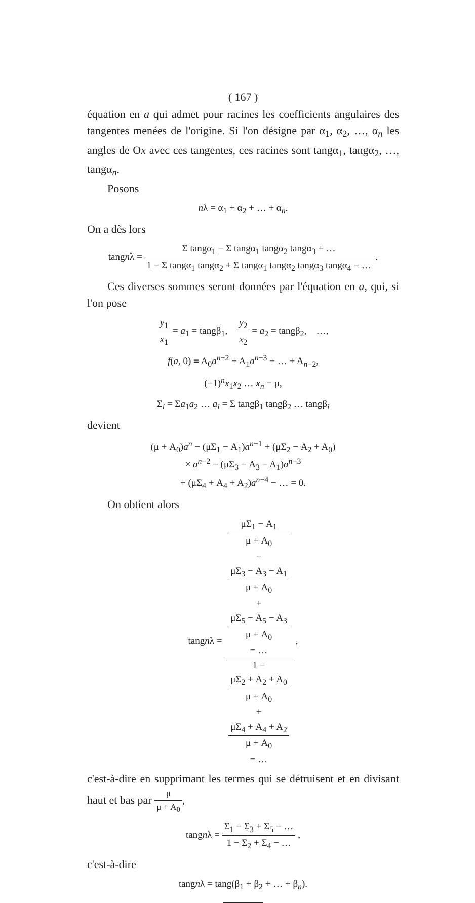( 167 )
équation en a qui admet pour racines les coefficients angulaires des tangentes menées de l'origine. Si l'on désigne par α<sub>1</sub>, α<sub>2</sub>, …, α<sub>n</sub> les angles de Ox avec ces tangentes, ces racines sont tangα<sub>1</sub>, tangα<sub>2</sub>, …, tangα<sub>n</sub>.
Posons
nλ = α<sub>1</sub> + α<sub>2</sub> + … + α<sub>n</sub>.
On a dès lors
tangnλ = Σ tangα<sub>1</sub> − Σ tangα<sub>1</sub> tangα<sub>2</sub> tangα<sub>3</sub> + … 1 − Σ tangα<sub>1</sub> tangα<sub>2</sub> + Σ tangα<sub>1</sub> tangα<sub>2</sub> tangα<sub>3</sub> tangα<sub>4</sub> − … .
Ces diverses sommes seront données par l'équation en a, qui, si l'on pose
y<sub>1</sub> x<sub>1</sub> = a<sub>1</sub> = tangβ<sub>1</sub>, y<sub>2</sub> x<sub>2</sub> = a<sub>2</sub> = tangβ<sub>2</sub>, …,
f(a, 0) ≡ A<sub>0</sub>a<sup>n−2</sup> + A<sub>1</sub>a<sup>n−3</sup> + … + A<sub>n−2</sub>,
(−1)<sup>n</sup>x<sub>1</sub>x<sub>2</sub> … x<sub>n</sub> = μ,
Σ<sub>i</sub> = Σa<sub>1</sub>a<sub>2</sub> … a<sub>i</sub> = Σ tangβ<sub>1</sub> tangβ<sub>2</sub> … tangβ<sub>i</sub>
devient
(μ + A<sub>0</sub>)a<sup>n</sup> − (μΣ<sub>1</sub> − A<sub>1</sub>)a<sup>n−1</sup> + (μΣ<sub>2</sub> − A<sub>2</sub> + A<sub>0</sub>)
× a<sup>n−2</sup> − (μΣ<sub>3</sub> − A<sub>3</sub> − A<sub>1</sub>)a<sup>n−3</sup>
+ (μΣ<sub>4</sub> + A<sub>4</sub> + A<sub>2</sub>)a<sup>n−4</sup> − … = 0.
On obtient alors
tangnλ = μΣ<sub>1</sub> − A<sub>1</sub>
μ + A<sub>0</sub>
−
μΣ<sub>3</sub> − A<sub>3</sub> − A<sub>1</sub>
μ + A<sub>0</sub>
+
μΣ<sub>5</sub> − A<sub>5</sub> − A<sub>3</sub>
μ + A<sub>0</sub>
− … 1 −
μΣ<sub>2</sub> + A<sub>2</sub> + A<sub>0</sub>
μ + A<sub>0</sub>
+
μΣ<sub>4</sub> + A<sub>4</sub> + A<sub>2</sub>
μ + A<sub>0</sub>
− … ,
c'est-à-dire en supprimant les termes qui se détruisent et en divisant haut et bas par μ μ + A<sub>0</sub>,
tangnλ = Σ<sub>1</sub> − Σ<sub>3</sub> + Σ<sub>5</sub> − … 1 − Σ<sub>2</sub> + Σ<sub>4</sub> − … ,
c'est-à-dire
tangnλ = tang(β<sub>1</sub> + β<sub>2</sub> + … + β<sub>n</sub>).